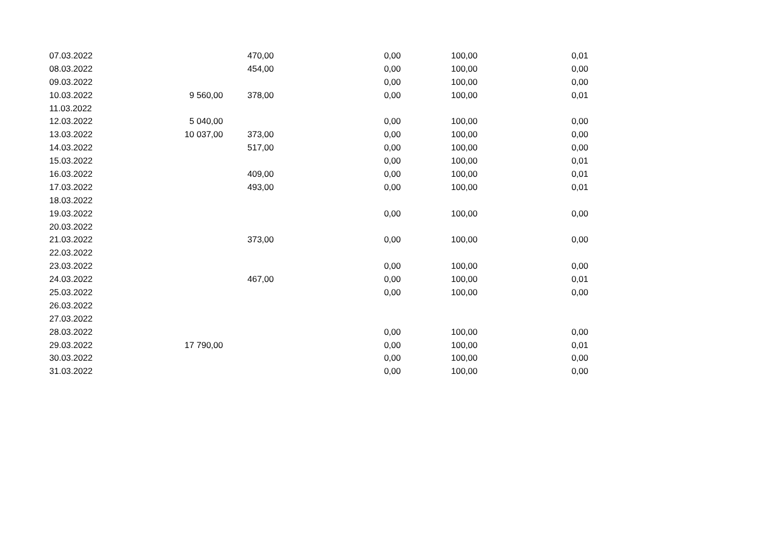| 07.03.2022 | | 470,00 | 0,00 | 100,00 | 0,01 |
| 08.03.2022 | | 454,00 | 0,00 | 100,00 | 0,00 |
| 09.03.2022 | | | 0,00 | 100,00 | 0,00 |
| 10.03.2022 | 9 560,00 | 378,00 | 0,00 | 100,00 | 0,01 |
| 11.03.2022 | | | | | |
| 12.03.2022 | 5 040,00 | | 0,00 | 100,00 | 0,00 |
| 13.03.2022 | 10 037,00 | 373,00 | 0,00 | 100,00 | 0,00 |
| 14.03.2022 | | 517,00 | 0,00 | 100,00 | 0,00 |
| 15.03.2022 | | | 0,00 | 100,00 | 0,01 |
| 16.03.2022 | | 409,00 | 0,00 | 100,00 | 0,01 |
| 17.03.2022 | | 493,00 | 0,00 | 100,00 | 0,01 |
| 18.03.2022 | | | | | |
| 19.03.2022 | | | 0,00 | 100,00 | 0,00 |
| 20.03.2022 | | | | | |
| 21.03.2022 | | 373,00 | 0,00 | 100,00 | 0,00 |
| 22.03.2022 | | | | | |
| 23.03.2022 | | | 0,00 | 100,00 | 0,00 |
| 24.03.2022 | | 467,00 | 0,00 | 100,00 | 0,01 |
| 25.03.2022 | | | 0,00 | 100,00 | 0,00 |
| 26.03.2022 | | | | | |
| 27.03.2022 | | | | | |
| 28.03.2022 | | | 0,00 | 100,00 | 0,00 |
| 29.03.2022 | 17 790,00 | | 0,00 | 100,00 | 0,01 |
| 30.03.2022 | | | 0,00 | 100,00 | 0,00 |
| 31.03.2022 | | | 0,00 | 100,00 | 0,00 |